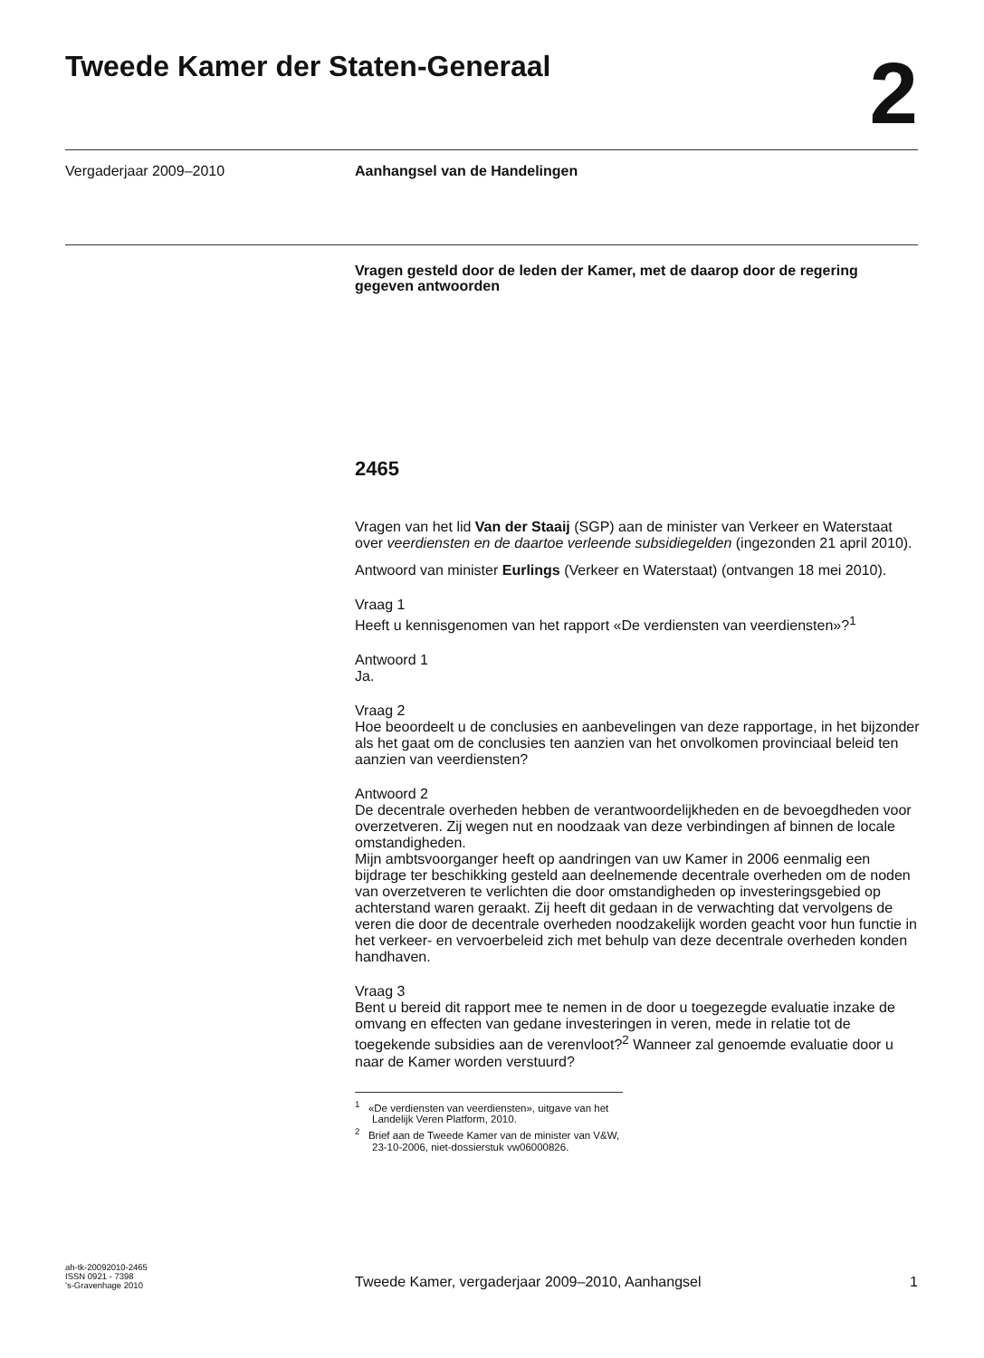Tweede Kamer der Staten-Generaal
2
Vergaderjaar 2009–2010 Aanhangsel van de Handelingen
Vragen gesteld door de leden der Kamer, met de daarop door de regering gegeven antwoorden
2465
Vragen van het lid Van der Staaij (SGP) aan de minister van Verkeer en Waterstaat over veerdiensten en de daartoe verleende subsidiegelden (ingezonden 21 april 2010).
Antwoord van minister Eurlings (Verkeer en Waterstaat) (ontvangen 18 mei 2010).
Vraag 1
Heeft u kennisgenomen van het rapport «De verdiensten van veerdiensten»?<sup>1</sup>
Antwoord 1
Ja.
Vraag 2
Hoe beoordeelt u de conclusies en aanbevelingen van deze rapportage, in het bijzonder als het gaat om de conclusies ten aanzien van het onvolkomen provinciaal beleid ten aanzien van veerdiensten?
Antwoord 2
De decentrale overheden hebben de verantwoordelijkheden en de bevoegdheden voor overzetveren. Zij wegen nut en noodzaak van deze verbindingen af binnen de locale omstandigheden.
Mijn ambtsvoorganger heeft op aandringen van uw Kamer in 2006 eenmalig een bijdrage ter beschikking gesteld aan deelnemende decentrale overheden om de noden van overzetveren te verlichten die door omstandigheden op investeringsgebied op achterstand waren geraakt. Zij heeft dit gedaan in de verwachting dat vervolgens de veren die door de decentrale overheden noodzakelijk worden geacht voor hun functie in het verkeer- en vervoerbeleid zich met behulp van deze decentrale overheden konden handhaven.
Vraag 3
Bent u bereid dit rapport mee te nemen in de door u toegezegde evaluatie inzake de omvang en effecten van gedane investeringen in veren, mede in relatie tot de toegekende subsidies aan de verenvloot?<sup>2</sup> Wanneer zal genoemde evaluatie door u naar de Kamer worden verstuurd?
<sup>1</sup> «De verdiensten van veerdiensten», uitgave van het Landelijk Veren Platform, 2010.
<sup>2</sup> Brief aan de Tweede Kamer van de minister van V&W, 23-10-2006, niet-dossierstuk vw06000826.
ah-tk-20092010-2465
ISSN 0921 - 7398
’s-Gravenhage 2010
Tweede Kamer, vergaderjaar 2009–2010, Aanhangsel
1